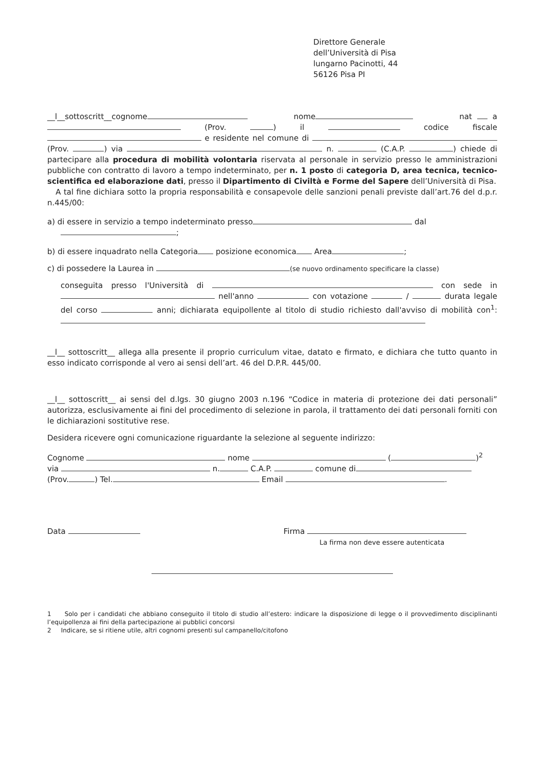Direttore Generale
dell’Università di Pisa
lungarno Pacinotti, 44
56126 Pisa PI
__l__sottoscritt__cognome nome nat a (Prov. ) il codice fiscale e residente nel comune di (Prov. ) via n. (C.A.P. ) chiede di partecipare alla procedura di mobilità volontaria riservata al personale in servizio presso le amministrazioni pubbliche con contratto di lavoro a tempo indeterminato, per n. 1 posto di categoria D, area tecnica, tecnico-scientifica ed elaborazione dati, presso il Dipartimento di Civiltà e Forme del Sapere dell’Università di Pisa.
A tal fine dichiara sotto la propria responsabilità e consapevole delle sanzioni penali previste dall’art.76 del d.p.r. n.445/00:
a) di essere in servizio a tempo indeterminato presso dal
;
b) di essere inquadrato nella Categoria posizione economica Area ;
c) di possedere la Laurea in (se nuovo ordinamento specificare la classe)
conseguita presso l'Università di con sede in nell'anno con votazione / durata legale del corso anni; dichiarata equipollente al titolo di studio richiesto dall'avviso di mobilità con<sup>1</sup>:
__l__ sottoscritt__ allega alla presente il proprio curriculum vitae, datato e firmato, e dichiara che tutto quanto in esso indicato corrisponde al vero ai sensi dell’art. 46 del D.P.R. 445/00.
__l__ sottoscritt__ ai sensi del d.lgs. 30 giugno 2003 n.196 “Codice in materia di protezione dei dati personali” autorizza, esclusivamente ai fini del procedimento di selezione in parola, il trattamento dei dati personali forniti con le dichiarazioni sostitutive rese.
Desidera ricevere ogni comunicazione riguardante la selezione al seguente indirizzo:
Cognome nome ( )<sup>2</sup>
via n. C.A.P. comune di
(Prov. ) Tel. Email .
Data Firma
La firma non deve essere autenticata
1 Solo per i candidati che abbiano conseguito il titolo di studio all’estero: indicare la disposizione di legge o il provvedimento disciplinanti l’equipollenza ai fini della partecipazione ai pubblici concorsi
2 Indicare, se si ritiene utile, altri cognomi presenti sul campanello/citofono